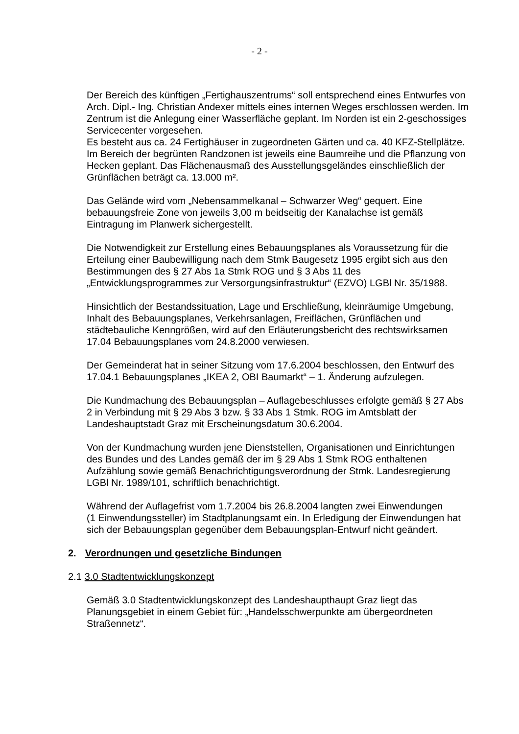- 2 -
Der Bereich des künftigen „Fertighauszentrums“ soll entsprechend eines Entwurfes von Arch. Dipl.- Ing. Christian Andexer mittels eines internen Weges erschlossen werden. Im Zentrum ist die Anlegung einer Wasserfläche geplant. Im Norden ist ein 2-geschossiges Servicecenter vorgesehen.
Es besteht aus ca. 24 Fertighäuser in zugeordneten Gärten und ca. 40 KFZ-Stellplätze. Im Bereich der begrünten Randzonen ist jeweils eine Baumreihe und die Pflanzung von Hecken geplant. Das Flächenausmaß des Ausstellungsgeländes einschließlich der Grünflächen beträgt ca. 13.000 m².
Das Gelände wird vom „Nebensammelkanal – Schwarzer Weg“ gequert. Eine bebauungsfreie Zone von jeweils 3,00 m beidseitig der Kanalachse ist gemäß Eintragung im Planwerk sichergestellt.
Die Notwendigkeit zur Erstellung eines Bebauungsplanes als Voraussetzung für die Erteilung einer Baubewilligung nach dem Stmk Baugesetz 1995 ergibt sich aus den Bestimmungen des § 27 Abs 1a Stmk ROG und § 3 Abs 11 des „Entwicklungsprogrammes zur Versorgungsinfrastruktur“ (EZVO) LGBl Nr. 35/1988.
Hinsichtlich der Bestandssituation, Lage und Erschließung, kleinräumige Umgebung, Inhalt des Bebauungsplanes, Verkehrsanlagen, Freiflächen, Grünflächen und städtebauliche Kenngrößen, wird auf den Erläuterungsbericht des rechtswirksamen 17.04 Bebauungsplanes vom 24.8.2000 verwiesen.
Der Gemeinderat hat in seiner Sitzung vom 17.6.2004 beschlossen, den Entwurf des 17.04.1 Bebauungsplanes „IKEA 2, OBI Baumarkt“ – 1. Änderung aufzulegen.
Die Kundmachung des Bebauungsplan – Auflagebeschlusses erfolgte gemäß § 27 Abs 2 in Verbindung mit § 29 Abs 3 bzw. § 33 Abs 1 Stmk. ROG im Amtsblatt der Landeshauptstadt Graz mit Erscheinungsdatum 30.6.2004.
Von der Kundmachung wurden jene Dienststellen, Organisationen und Einrichtungen des Bundes und des Landes gemäß der im § 29 Abs 1 Stmk ROG enthaltenen Aufzählung sowie gemäß Benachrichtigungsverordnung der Stmk. Landesregierung
LGBl Nr. 1989/101, schriftlich benachrichtigt.
Während der Auflagefrist vom 1.7.2004 bis 26.8.2004 langten zwei Einwendungen
(1 Einwendungssteller) im Stadtplanungsamt ein. In Erledigung der Einwendungen hat sich der Bebauungsplan gegenüber dem Bebauungsplan-Entwurf nicht geändert.
2. Verordnungen und gesetzliche Bindungen
2.1 3.0 Stadtentwicklungskonzept
Gemäß 3.0 Stadtentwicklungskonzept des Landeshaupthaupt Graz liegt das Planungsgebiet in einem Gebiet für: „Handelsschwerpunkte am übergeordneten Straßennetz“.